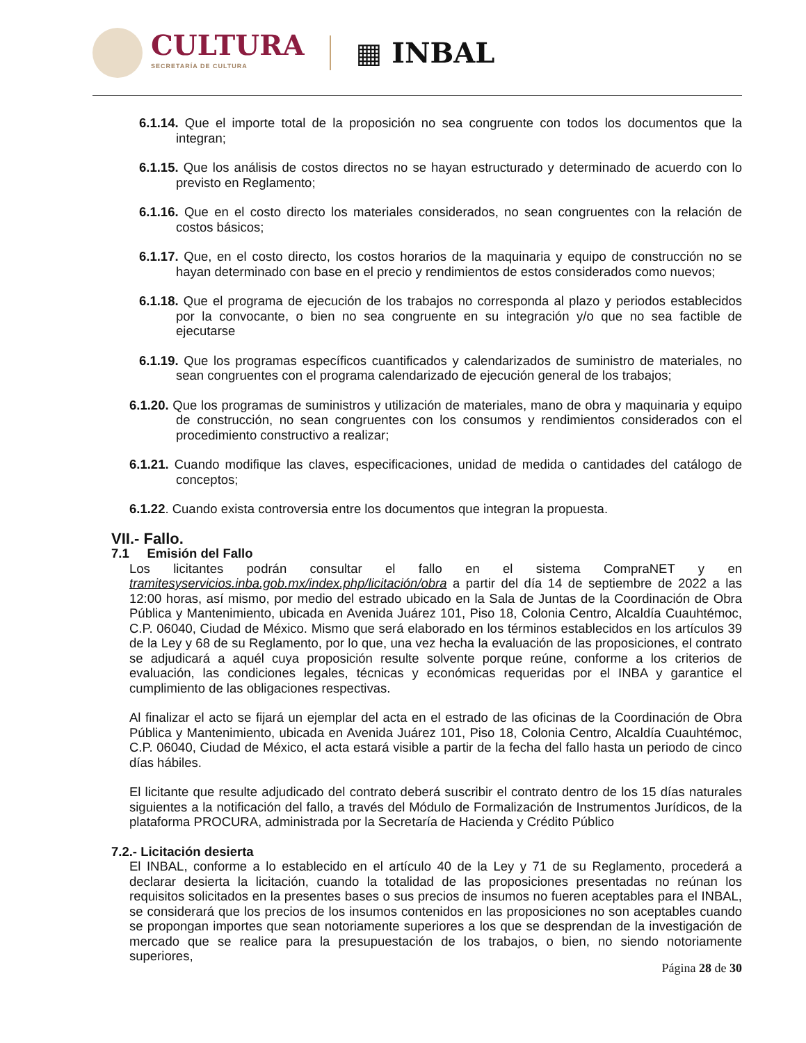CULTURA
SECRETARÍA DE CULTURA
▦ INBAL
6.1.14. Que el importe total de la proposición no sea congruente con todos los documentos que la integran;
6.1.15. Que los análisis de costos directos no se hayan estructurado y determinado de acuerdo con lo previsto en Reglamento;
6.1.16. Que en el costo directo los materiales considerados, no sean congruentes con la relación de costos básicos;
6.1.17. Que, en el costo directo, los costos horarios de la maquinaria y equipo de construcción no se hayan determinado con base en el precio y rendimientos de estos considerados como nuevos;
6.1.18. Que el programa de ejecución de los trabajos no corresponda al plazo y periodos establecidos por la convocante, o bien no sea congruente en su integración y/o que no sea factible de ejecutarse
6.1.19. Que los programas específicos cuantificados y calendarizados de suministro de materiales, no sean congruentes con el programa calendarizado de ejecución general de los trabajos;
6.1.20. Que los programas de suministros y utilización de materiales, mano de obra y maquinaria y equipo de construcción, no sean congruentes con los consumos y rendimientos considerados con el procedimiento constructivo a realizar;
6.1.21. Cuando modifique las claves, especificaciones, unidad de medida o cantidades del catálogo de conceptos;
6.1.22. Cuando exista controversia entre los documentos que integran la propuesta.
VII.- Fallo.
7.1 Emisión del Fallo
Los licitantes podrán consultar el fallo en el sistema CompraNET y en tramitesyservicios.inba.gob.mx/index.php/licitación/obra a partir del día 14 de septiembre de 2022 a las 12:00 horas, así mismo, por medio del estrado ubicado en la Sala de Juntas de la Coordinación de Obra Pública y Mantenimiento, ubicada en Avenida Juárez 101, Piso 18, Colonia Centro, Alcaldía Cuauhtémoc, C.P. 06040, Ciudad de México. Mismo que será elaborado en los términos establecidos en los artículos 39 de la Ley y 68 de su Reglamento, por lo que, una vez hecha la evaluación de las proposiciones, el contrato se adjudicará a aquél cuya proposición resulte solvente porque reúne, conforme a los criterios de evaluación, las condiciones legales, técnicas y económicas requeridas por el INBA y garantice el cumplimiento de las obligaciones respectivas.
Al finalizar el acto se fijará un ejemplar del acta en el estrado de las oficinas de la Coordinación de Obra Pública y Mantenimiento, ubicada en Avenida Juárez 101, Piso 18, Colonia Centro, Alcaldía Cuauhtémoc, C.P. 06040, Ciudad de México, el acta estará visible a partir de la fecha del fallo hasta un periodo de cinco días hábiles.
El licitante que resulte adjudicado del contrato deberá suscribir el contrato dentro de los 15 días naturales siguientes a la notificación del fallo, a través del Módulo de Formalización de Instrumentos Jurídicos, de la plataforma PROCURA, administrada por la Secretaría de Hacienda y Crédito Público
7.2.- Licitación desierta
El INBAL, conforme a lo establecido en el artículo 40 de la Ley y 71 de su Reglamento, procederá a declarar desierta la licitación, cuando la totalidad de las proposiciones presentadas no reúnan los requisitos solicitados en la presentes bases o sus precios de insumos no fueren aceptables para el INBAL, se considerará que los precios de los insumos contenidos en las proposiciones no son aceptables cuando se propongan importes que sean notoriamente superiores a los que se desprendan de la investigación de mercado que se realice para la presupuestación de los trabajos, o bien, no siendo notoriamente superiores,
Página 28 de 30